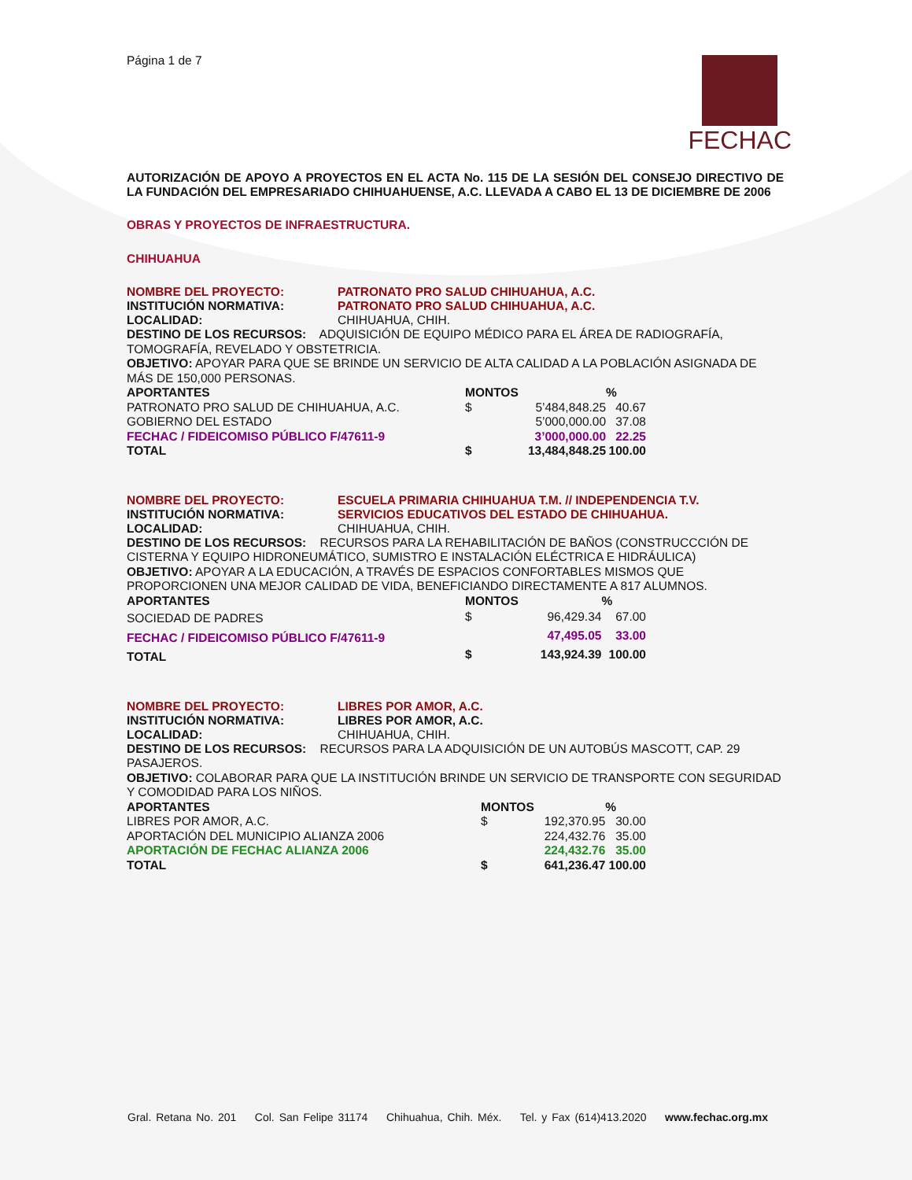Página 1 de 7
FECHAC
AUTORIZACIÓN DE APOYO A PROYECTOS EN EL ACTA No. 115 DE LA SESIÓN DEL CONSEJO DIRECTIVO DE LA FUNDACIÓN DEL EMPRESARIADO CHIHUAHUENSE, A.C. LLEVADA A CABO EL 13 DE DICIEMBRE DE 2006
OBRAS Y PROYECTOS DE INFRAESTRUCTURA.
CHIHUAHUA
NOMBRE DEL PROYECTO: PATRONATO PRO SALUD CHIHUAHUA, A.C.
INSTITUCIÓN NORMATIVA: PATRONATO PRO SALUD CHIHUAHUA, A.C.
LOCALIDAD: CHIHUAHUA, CHIH.
DESTINO DE LOS RECURSOS: ADQUISICIÓN DE EQUIPO MÉDICO PARA EL ÁREA DE RADIOGRAFÍA, TOMOGRAFÍA, REVELADO Y OBSTETRICIA.
OBJETIVO: APOYAR PARA QUE SE BRINDE UN SERVICIO DE ALTA CALIDAD A LA POBLACIÓN ASIGNADA DE MÁS DE 150,000 PERSONAS.
| APORTANTES | MONTOS | | % |
| --- | --- | --- | --- |
| PATRONATO PRO SALUD DE CHIHUAHUA, A.C. | $ | 5’484,848.25 | 40.67 |
| GOBIERNO DEL ESTADO | | 5’000,000.00 | 37.08 |
| FECHAC / FIDEICOMISO PÚBLICO F/47611-9 | | 3’000,000.00 | 22.25 |
| TOTAL | $ | 13,484,848.25 | 100.00 |
NOMBRE DEL PROYECTO: ESCUELA PRIMARIA CHIHUAHUA T.M. // INDEPENDENCIA T.V.
INSTITUCIÓN NORMATIVA: SERVICIOS EDUCATIVOS DEL ESTADO DE CHIHUAHUA.
LOCALIDAD: CHIHUAHUA, CHIH.
DESTINO DE LOS RECURSOS: RECURSOS PARA LA REHABILITACIÓN DE BAÑOS (CONSTRUCCCIÓN DE CISTERNA Y EQUIPO HIDRONEUMÁTICO, SUMISTRO E INSTALACIÓN ELÉCTRICA E HIDRÁULICA)
OBJETIVO: APOYAR A LA EDUCACIÓN, A TRAVÉS DE ESPACIOS CONFORTABLES MISMOS QUE PROPORCIONEN UNA MEJOR CALIDAD DE VIDA, BENEFICIANDO DIRECTAMENTE A 817 ALUMNOS.
| APORTANTES | MONTOS | | % |
| --- | --- | --- | --- |
| SOCIEDAD DE PADRES | $ | 96,429.34 | 67.00 |
| FECHAC / FIDEICOMISO PÚBLICO F/47611-9 | | 47,495.05 | 33.00 |
| TOTAL | $ | 143,924.39 | 100.00 |
NOMBRE DEL PROYECTO: LIBRES POR AMOR, A.C.
INSTITUCIÓN NORMATIVA: LIBRES POR AMOR, A.C.
LOCALIDAD: CHIHUAHUA, CHIH.
DESTINO DE LOS RECURSOS: RECURSOS PARA LA ADQUISICIÓN DE UN AUTOBÚS MASCOTT, CAP. 29 PASAJEROS.
OBJETIVO: COLABORAR PARA QUE LA INSTITUCIÓN BRINDE UN SERVICIO DE TRANSPORTE CON SEGURIDAD Y COMODIDAD PARA LOS NIÑOS.
| APORTANTES | MONTOS | | % |
| --- | --- | --- | --- |
| LIBRES POR AMOR, A.C. | $ | 192,370.95 | 30.00 |
| APORTACIÓN DEL MUNICIPIO ALIANZA 2006 | | 224,432.76 | 35.00 |
| APORTACIÓN DE FECHAC ALIANZA 2006 | | 224,432.76 | 35.00 |
| TOTAL | $ | 641,236.47 | 100.00 |
Gral. Retana No. 201 Col. San Felipe 31174 Chihuahua, Chih. Méx. Tel. y Fax (614)413.2020 www.fechac.org.mx